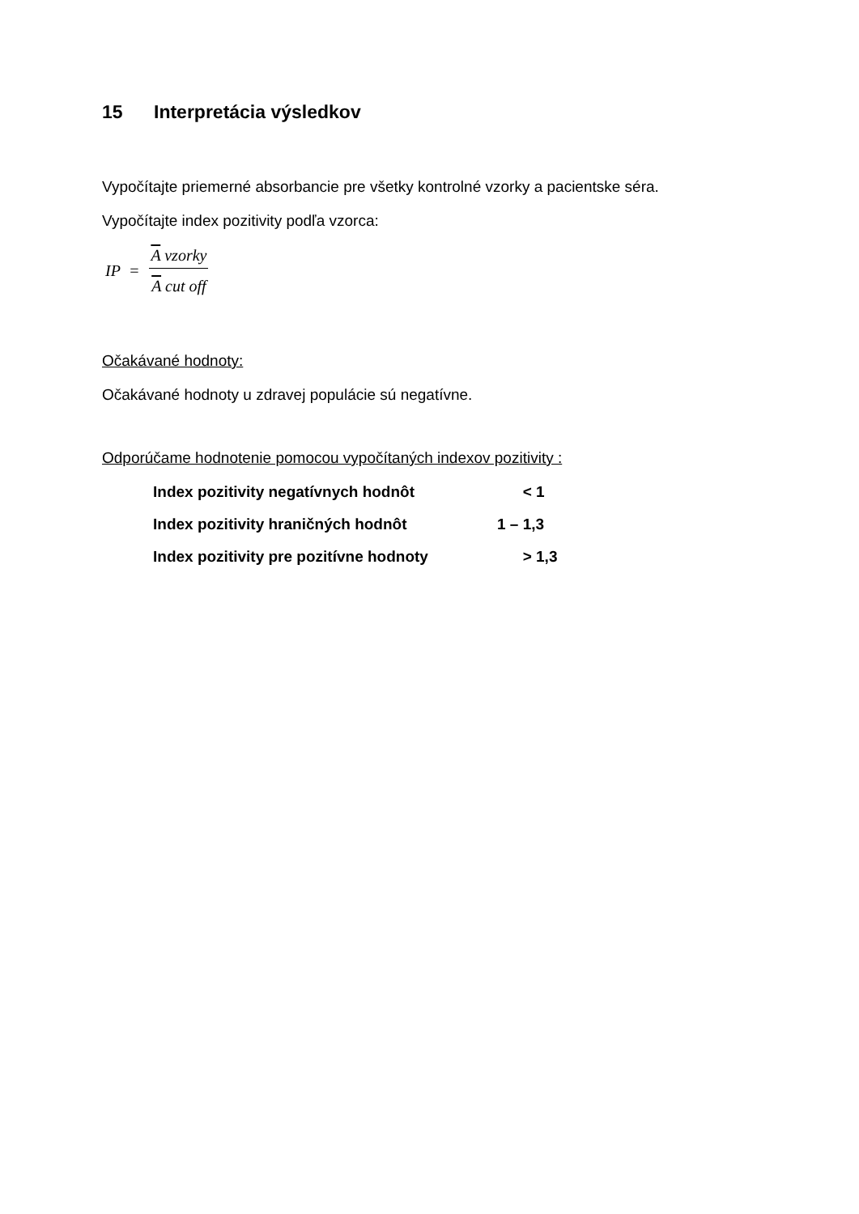15 Interpretácia výsledkov
Vypočítajte priemerné absorbancie pre všetky kontrolné vzorky a pacientske séra.
Vypočítajte index pozitivity podľa vzorca:
IP = A vzorky A cut off
Očakávané hodnoty:
Očakávané hodnoty u zdravej populácie sú negatívne.
Odporúčame hodnotenie pomocou vypočítaných indexov pozitivity :
Index pozitivity negatívnych hodnôt < 1
Index pozitivity hraničných hodnôt 1 – 1,3
Index pozitivity pre pozitívne hodnoty > 1,3